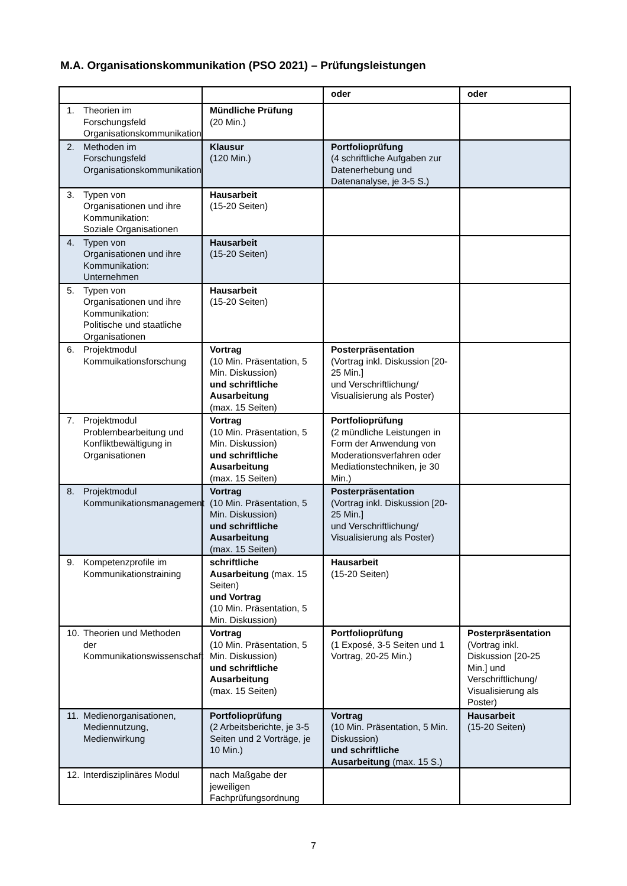M.A. Organisationskommunikation (PSO 2021) – Prüfungsleistungen
| | | oder | oder |
| --- | --- | --- | --- |
| 1. Theorien im Forschungsfeld Organisationskommunikation | Mündliche Prüfung (20 Min.) | | |
| 2. Methoden im Forschungsfeld Organisationskommunikation | Klausur (120 Min.) | Portfolioprüfung (4 schriftliche Aufgaben zur Datenerhebung und Datenanalyse, je 3-5 S.) | |
| 3. Typen von Organisationen und ihre Kommunikation: Soziale Organisationen | Hausarbeit (15-20 Seiten) | | |
| 4. Typen von Organisationen und ihre Kommunikation: Unternehmen | Hausarbeit (15-20 Seiten) | | |
| 5. Typen von Organisationen und ihre Kommunikation: Politische und staatliche Organisationen | Hausarbeit (15-20 Seiten) | | |
| 6. Projektmodul Kommuikationsforschung | Vortrag (10 Min. Präsentation, 5 Min. Diskussion) und schriftliche Ausarbeitung (max. 15 Seiten) | Posterpräsentation (Vortrag inkl. Diskussion [20-25 Min.] und Verschriftlichung/ Visualisierung als Poster) | |
| 7. Projektmodul Problembearbeitung und Konfliktbewältigung in Organisationen | Vortrag (10 Min. Präsentation, 5 Min. Diskussion) und schriftliche Ausarbeitung (max. 15 Seiten) | Portfolioprüfung (2 mündliche Leistungen in Form der Anwendung von Moderationsverfahren oder Mediationstechniken, je 30 Min.) | |
| 8. Projektmodul Kommunikationsmanagement | Vortrag (10 Min. Präsentation, 5 Min. Diskussion) und schriftliche Ausarbeitung (max. 15 Seiten) | Posterpräsentation (Vortrag inkl. Diskussion [20-25 Min.] und Verschriftlichung/ Visualisierung als Poster) | |
| 9. Kompetenzprofile im Kommunikationstraining | schriftliche Ausarbeitung (max. 15 Seiten) und Vortrag (10 Min. Präsentation, 5 Min. Diskussion) | Hausarbeit (15-20 Seiten) | |
| 10. Theorien und Methoden der Kommunikationswissenschaft | Vortrag (10 Min. Präsentation, 5 Min. Diskussion) und schriftliche Ausarbeitung (max. 15 Seiten) | Portfolioprüfung (1 Exposé, 3-5 Seiten und 1 Vortrag, 20-25 Min.) | Posterpräsentation (Vortrag inkl. Diskussion [20-25 Min.] und Verschriftlichung/ Visualisierung als Poster) |
| 11. Medienorganisationen, Mediennutzung, Medienwirkung | Portfolioprüfung (2 Arbeitsberichte, je 3-5 Seiten und 2 Vorträge, je 10 Min.) | Vortrag (10 Min. Präsentation, 5 Min. Diskussion) und schriftliche Ausarbeitung (max. 15 S.) | Hausarbeit (15-20 Seiten) |
| 12. Interdisziplinäres Modul | nach Maßgabe der jeweiligen Fachprüfungsordnung | | |
7